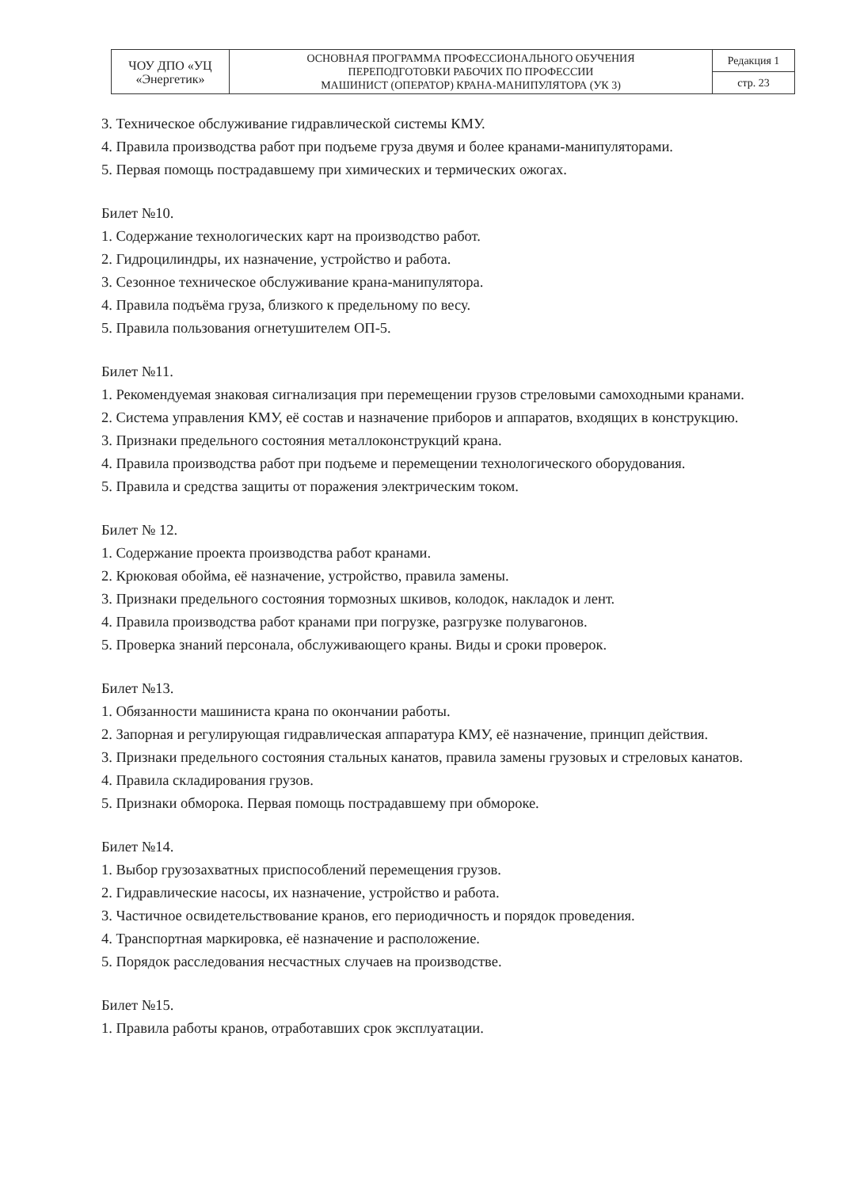| ЧОУ ДПО «УЦ «Энергетик» | ОСНОВНАЯ ПРОГРАММА ПРОФЕССИОНАЛЬНОГО ОБУЧЕНИЯ ПЕРЕПОДГОТОВКИ РАБОЧИХ ПО ПРОФЕССИИ МАШИНИСТ (ОПЕРАТОР) КРАНА-МАНИПУЛЯТОРА (УК 3) | Редакция 1 |
| | | стр. 23 |
3. Техническое обслуживание гидравлической системы КМУ.
4. Правила производства работ при подъеме груза двумя и более кранами-манипуляторами.
5. Первая помощь пострадавшему при химических и термических ожогах.
Билет №10.
1. Содержание технологических карт на производство работ.
2. Гидроцилиндры, их назначение, устройство и работа.
3. Сезонное техническое обслуживание крана-манипулятора.
4. Правила подъёма груза, близкого к предельному по весу.
5. Правила пользования огнетушителем ОП-5.
Билет №11.
1. Рекомендуемая знаковая сигнализация при перемещении грузов стреловыми самоходными кранами.
2. Система управления КМУ, её состав и назначение приборов и аппаратов, входящих в конструкцию.
3. Признаки предельного состояния металлоконструкций крана.
4. Правила производства работ при подъеме и перемещении технологического оборудования.
5. Правила и средства защиты от поражения электрическим током.
Билет № 12.
1. Содержание проекта производства работ кранами.
2. Крюковая обойма, её назначение, устройство, правила замены.
3. Признаки предельного состояния тормозных шкивов, колодок, накладок и лент.
4. Правила производства работ кранами при погрузке, разгрузке полувагонов.
5. Проверка знаний персонала, обслуживающего краны. Виды и сроки проверок.
Билет №13.
1. Обязанности машиниста крана по окончании работы.
2. Запорная и регулирующая гидравлическая аппаратура КМУ, её назначение, принцип действия.
3. Признаки предельного состояния стальных канатов, правила замены грузовых и стреловых канатов.
4. Правила складирования грузов.
5. Признаки обморока. Первая помощь пострадавшему при обмороке.
Билет №14.
1. Выбор грузозахватных приспособлений перемещения грузов.
2. Гидравлические насосы, их назначение, устройство и работа.
3. Частичное освидетельствование кранов, его периодичность и порядок проведения.
4. Транспортная маркировка, её назначение и расположение.
5. Порядок расследования несчастных случаев на производстве.
Билет №15.
1. Правила работы кранов, отработавших срок эксплуатации.